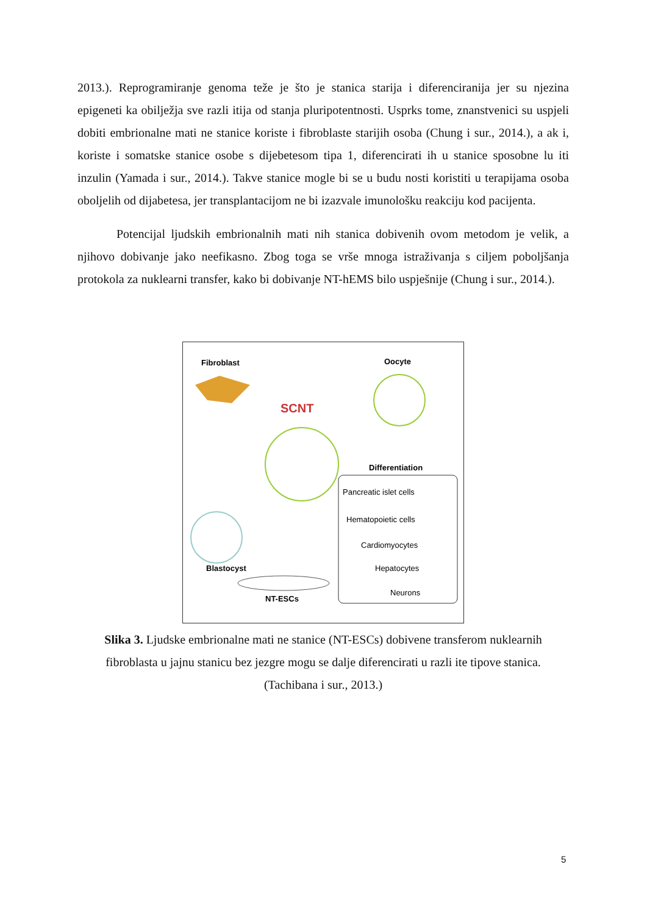2013.). Reprogramiranje genoma teže je što je stanica starija i diferenciranija jer su njezina epigeneti ka obilježja sve razli itija od stanja pluripotentnosti. Usprks tome, znanstvenici su uspjeli dobiti embrionalne mati ne stanice koriste i fibroblaste starijih osoba (Chung i sur., 2014.), a ak i, koriste i somatske stanice osobe s dijebetesom tipa 1, diferencirati ih u stanice sposobne lu iti inzulin (Yamada i sur., 2014.). Takve stanice mogle bi se u budu nosti koristiti u terapijama osoba oboljelih od dijabetesa, jer transplantacijom ne bi izazvale imunološku reakciju kod pacijenta.
Potencijal ljudskih embrionalnih mati nih stanica dobivenih ovom metodom je velik, a njihovo dobivanje jako neefikasno. Zbog toga se vrše mnoga istraživanja s ciljem poboljšanja protokola za nuklearni transfer, kako bi dobivanje NT-hEMS bilo uspješnije (Chung i sur., 2014.).
Fibroblast
Oocyte
SCNT
Blastocyst
NT-ESCs
Differentiation
Pancreatic islet cells
Hematopoietic cells
Cardiomyocytes
Hepatocytes
Neurons
Slika 3. Ljudske embrionalne mati ne stanice (NT-ESCs) dobivene transferom nuklearnih fibroblasta u jajnu stanicu bez jezgre mogu se dalje diferencirati u razli ite tipove stanica. (Tachibana i sur., 2013.)
5